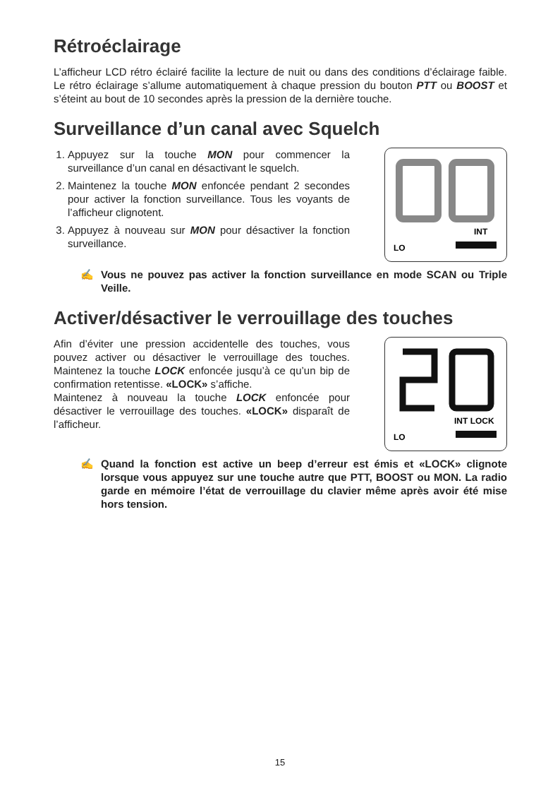Rétroéclairage
L’afficheur LCD rétro éclairé facilite la lecture de nuit ou dans des conditions d’éclairage faible. Le rétro éclairage s’allume automatiquement à chaque pression du bouton PTT ou BOOST et s’éteint au bout de 10 secondes après la pression de la dernière touche.
Surveillance d’un canal avec Squelch
1. Appuyez sur la touche MON pour commencer la surveillance d’un canal en désactivant le squelch.
2. Maintenez la touche MON enfoncée pendant 2 secondes pour activer la fonction surveillance. Tous les voyants de l’afficheur clignotent.
3. Appuyez à nouveau sur MON pour désactiver la fonction surveillance.
INT
LO
✍ Vous ne pouvez pas activer la fonction surveillance en mode SCAN ou Triple Veille.
Activer/désactiver le verrouillage des touches
Afin d’éviter une pression accidentelle des touches, vous pouvez activer ou désactiver le verrouillage des touches. Maintenez la touche LOCK enfoncée jusqu’à ce qu’un bip de confirmation retentisse. «LOCK» s’affiche.
Maintenez à nouveau la touche LOCK enfoncée pour désactiver le verrouillage des touches. «LOCK» disparaît de l’afficheur.
INT LOCK
LO
✍ Quand la fonction est active un beep d’erreur est émis et «LOCK» clignote lorsque vous appuyez sur une touche autre que PTT, BOOST ou MON. La radio garde en mémoire l’état de verrouillage du clavier même après avoir été mise hors tension.
15